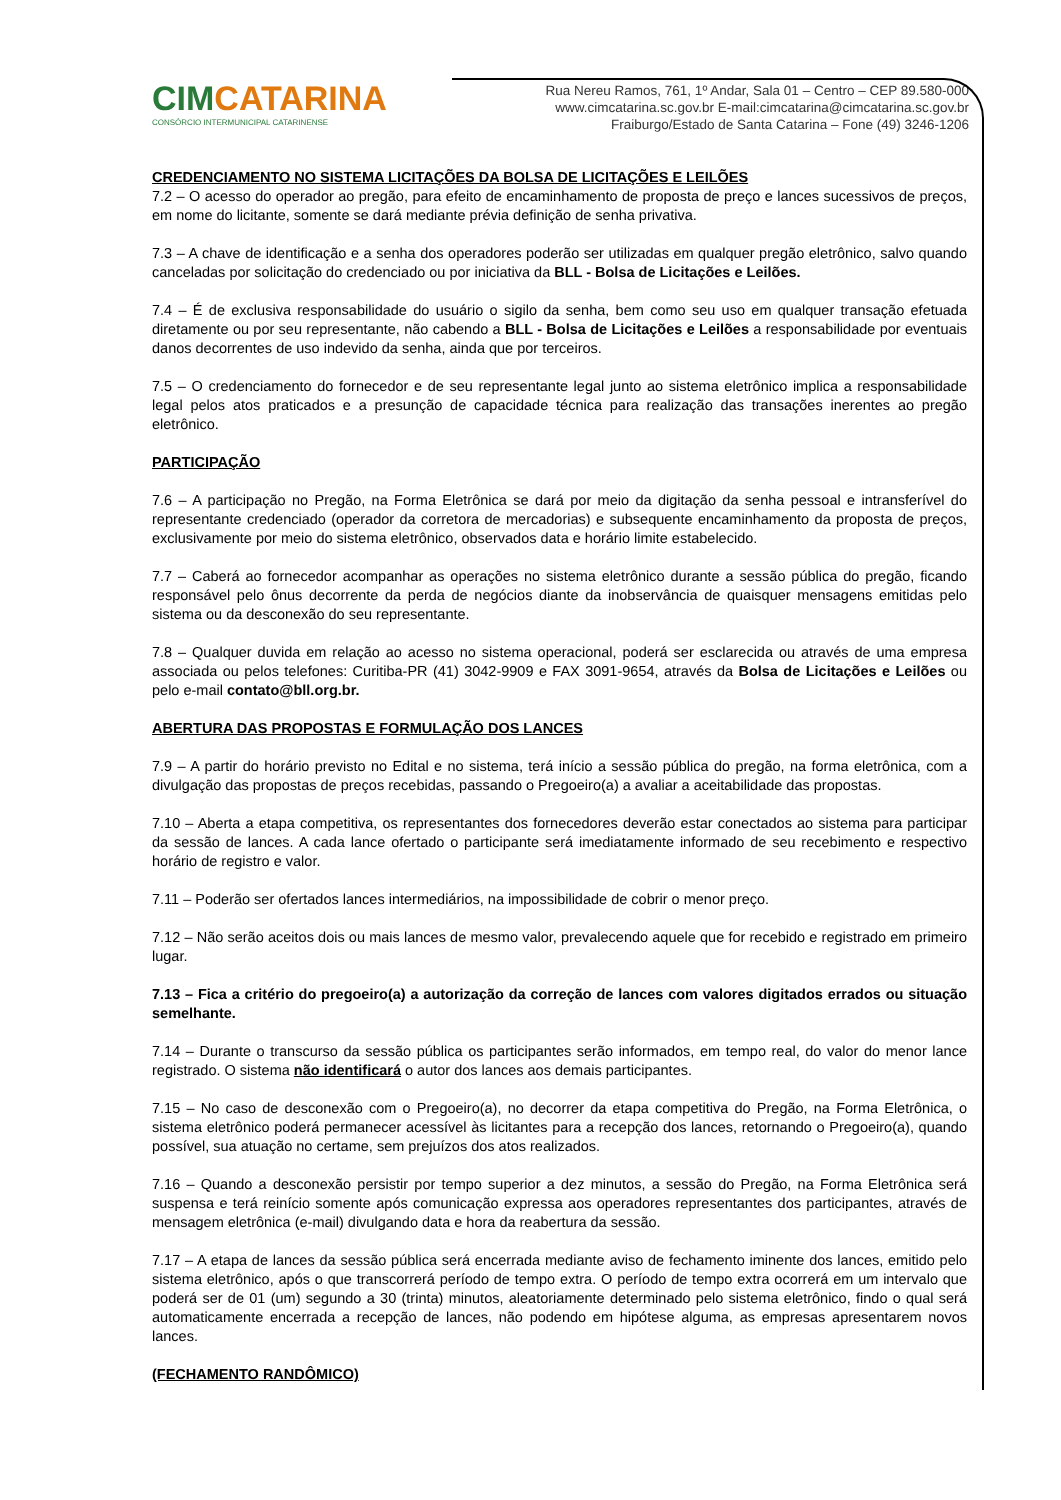CIMCATARINA
CONSÓRCIO INTERMUNICIPAL CATARINENSE
Rua Nereu Ramos, 761, 1º Andar, Sala 01 – Centro – CEP 89.580-000
www.cimcatarina.sc.gov.br E-mail:cimcatarina@cimcatarina.sc.gov.br
Fraiburgo/Estado de Santa Catarina – Fone (49) 3246-1206
CREDENCIAMENTO NO SISTEMA LICITAÇÕES DA BOLSA DE LICITAÇÕES E LEILÕES
7.2 – O acesso do operador ao pregão, para efeito de encaminhamento de proposta de preço e lances sucessivos de preços, em nome do licitante, somente se dará mediante prévia definição de senha privativa.
7.3 – A chave de identificação e a senha dos operadores poderão ser utilizadas em qualquer pregão eletrônico, salvo quando canceladas por solicitação do credenciado ou por iniciativa da BLL - Bolsa de Licitações e Leilões.
7.4 – É de exclusiva responsabilidade do usuário o sigilo da senha, bem como seu uso em qualquer transação efetuada diretamente ou por seu representante, não cabendo a BLL - Bolsa de Licitações e Leilões a responsabilidade por eventuais danos decorrentes de uso indevido da senha, ainda que por terceiros.
7.5 – O credenciamento do fornecedor e de seu representante legal junto ao sistema eletrônico implica a responsabilidade legal pelos atos praticados e a presunção de capacidade técnica para realização das transações inerentes ao pregão eletrônico.
PARTICIPAÇÃO
7.6 – A participação no Pregão, na Forma Eletrônica se dará por meio da digitação da senha pessoal e intransferível do representante credenciado (operador da corretora de mercadorias) e subsequente encaminhamento da proposta de preços, exclusivamente por meio do sistema eletrônico, observados data e horário limite estabelecido.
7.7 – Caberá ao fornecedor acompanhar as operações no sistema eletrônico durante a sessão pública do pregão, ficando responsável pelo ônus decorrente da perda de negócios diante da inobservância de quaisquer mensagens emitidas pelo sistema ou da desconexão do seu representante.
7.8 – Qualquer duvida em relação ao acesso no sistema operacional, poderá ser esclarecida ou através de uma empresa associada ou pelos telefones: Curitiba-PR (41) 3042-9909 e FAX 3091-9654, através da Bolsa de Licitações e Leilões ou pelo e-mail contato@bll.org.br.
ABERTURA DAS PROPOSTAS E FORMULAÇÃO DOS LANCES
7.9 – A partir do horário previsto no Edital e no sistema, terá início a sessão pública do pregão, na forma eletrônica, com a divulgação das propostas de preços recebidas, passando o Pregoeiro(a) a avaliar a aceitabilidade das propostas.
7.10 – Aberta a etapa competitiva, os representantes dos fornecedores deverão estar conectados ao sistema para participar da sessão de lances. A cada lance ofertado o participante será imediatamente informado de seu recebimento e respectivo horário de registro e valor.
7.11 – Poderão ser ofertados lances intermediários, na impossibilidade de cobrir o menor preço.
7.12 – Não serão aceitos dois ou mais lances de mesmo valor, prevalecendo aquele que for recebido e registrado em primeiro lugar.
7.13 – Fica a critério do pregoeiro(a) a autorização da correção de lances com valores digitados errados ou situação semelhante.
7.14 – Durante o transcurso da sessão pública os participantes serão informados, em tempo real, do valor do menor lance registrado. O sistema não identificará o autor dos lances aos demais participantes.
7.15 – No caso de desconexão com o Pregoeiro(a), no decorrer da etapa competitiva do Pregão, na Forma Eletrônica, o sistema eletrônico poderá permanecer acessível às licitantes para a recepção dos lances, retornando o Pregoeiro(a), quando possível, sua atuação no certame, sem prejuízos dos atos realizados.
7.16 – Quando a desconexão persistir por tempo superior a dez minutos, a sessão do Pregão, na Forma Eletrônica será suspensa e terá reinício somente após comunicação expressa aos operadores representantes dos participantes, através de mensagem eletrônica (e-mail) divulgando data e hora da reabertura da sessão.
7.17 – A etapa de lances da sessão pública será encerrada mediante aviso de fechamento iminente dos lances, emitido pelo sistema eletrônico, após o que transcorrerá período de tempo extra. O período de tempo extra ocorrerá em um intervalo que poderá ser de 01 (um) segundo a 30 (trinta) minutos, aleatoriamente determinado pelo sistema eletrônico, findo o qual será automaticamente encerrada a recepção de lances, não podendo em hipótese alguma, as empresas apresentarem novos lances.
(FECHAMENTO RANDÔMICO)